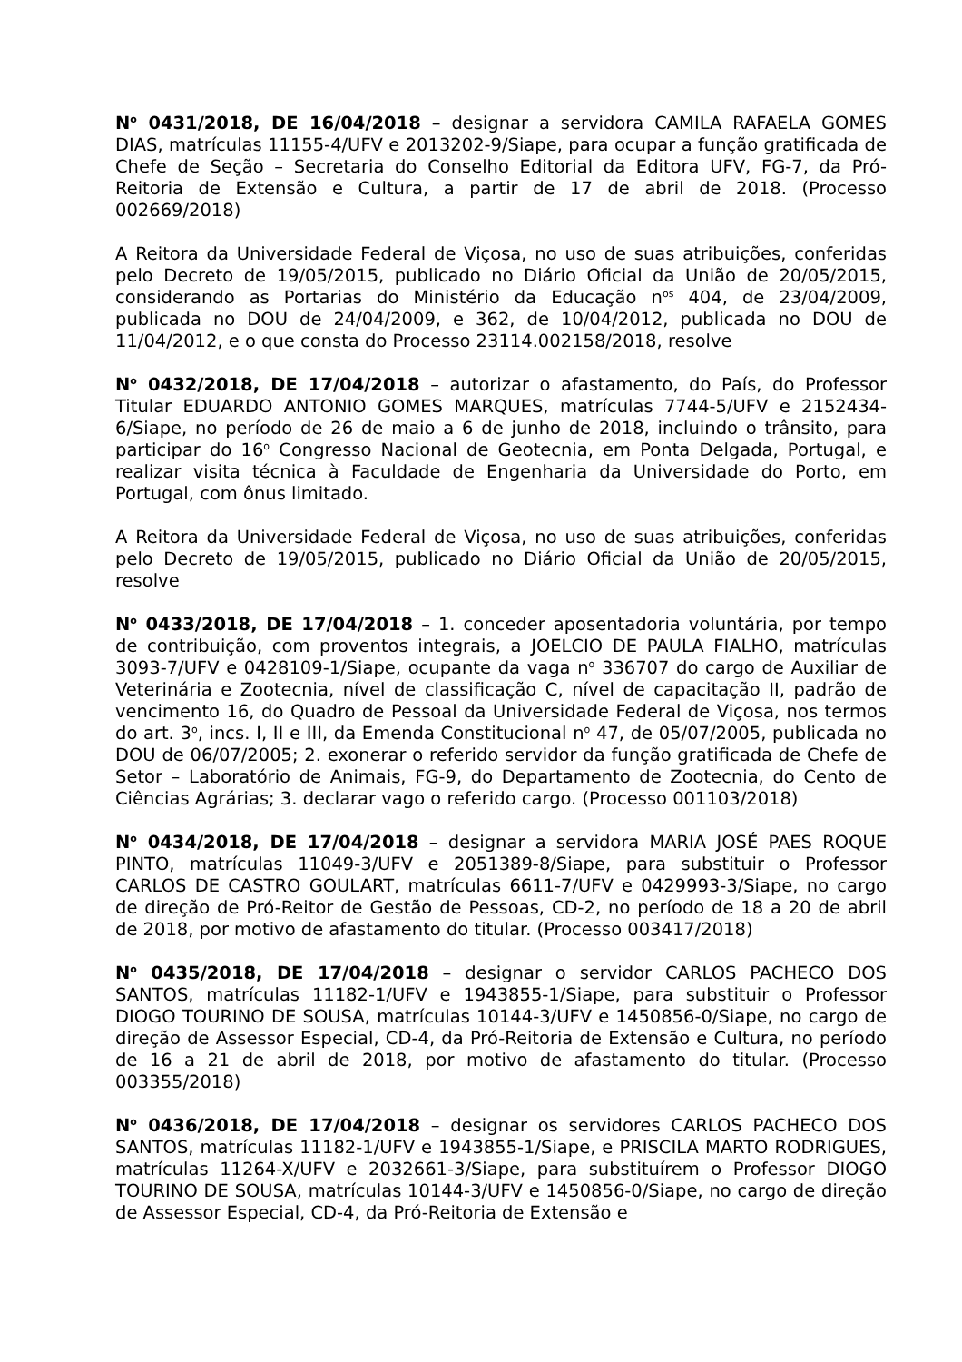N<sup>o</sup> 0431/2018, DE 16/04/2018 – designar a servidora CAMILA RAFAELA GOMES DIAS, matrículas 11155-4/UFV e 2013202-9/Siape, para ocupar a função gratificada de Chefe de Seção – Secretaria do Conselho Editorial da Editora UFV, FG-7, da Pró-Reitoria de Extensão e Cultura, a partir de 17 de abril de 2018. (Processo 002669/2018)
A Reitora da Universidade Federal de Viçosa, no uso de suas atribuições, conferidas pelo Decreto de 19/05/2015, publicado no Diário Oficial da União de 20/05/2015, considerando as Portarias do Ministério da Educação n<sup>os</sup> 404, de 23/04/2009, publicada no DOU de 24/04/2009, e 362, de 10/04/2012, publicada no DOU de 11/04/2012, e o que consta do Processo 23114.002158/2018, resolve
N<sup>o</sup> 0432/2018, DE 17/04/2018 – autorizar o afastamento, do País, do Professor Titular EDUARDO ANTONIO GOMES MARQUES, matrículas 7744-5/UFV e 2152434-6/Siape, no período de 26 de maio a 6 de junho de 2018, incluindo o trânsito, para participar do 16<sup>o</sup> Congresso Nacional de Geotecnia, em Ponta Delgada, Portugal, e realizar visita técnica à Faculdade de Engenharia da Universidade do Porto, em Portugal, com ônus limitado.
A Reitora da Universidade Federal de Viçosa, no uso de suas atribuições, conferidas pelo Decreto de 19/05/2015, publicado no Diário Oficial da União de 20/05/2015, resolve
N<sup>o</sup> 0433/2018, DE 17/04/2018 – 1. conceder aposentadoria voluntária, por tempo de contribuição, com proventos integrais, a JOELCIO DE PAULA FIALHO, matrículas 3093-7/UFV e 0428109-1/Siape, ocupante da vaga n<sup>o</sup> 336707 do cargo de Auxiliar de Veterinária e Zootecnia, nível de classificação C, nível de capacitação II, padrão de vencimento 16, do Quadro de Pessoal da Universidade Federal de Viçosa, nos termos do art. 3<sup>o</sup>, incs. I, II e III, da Emenda Constitucional n<sup>o</sup> 47, de 05/07/2005, publicada no DOU de 06/07/2005; 2. exonerar o referido servidor da função gratificada de Chefe de Setor – Laboratório de Animais, FG-9, do Departamento de Zootecnia, do Cento de Ciências Agrárias; 3. declarar vago o referido cargo. (Processo 001103/2018)
N<sup>o</sup> 0434/2018, DE 17/04/2018 – designar a servidora MARIA JOSÉ PAES ROQUE PINTO, matrículas 11049-3/UFV e 2051389-8/Siape, para substituir o Professor CARLOS DE CASTRO GOULART, matrículas 6611-7/UFV e 0429993-3/Siape, no cargo de direção de Pró-Reitor de Gestão de Pessoas, CD-2, no período de 18 a 20 de abril de 2018, por motivo de afastamento do titular. (Processo 003417/2018)
N<sup>o</sup> 0435/2018, DE 17/04/2018 – designar o servidor CARLOS PACHECO DOS SANTOS, matrículas 11182-1/UFV e 1943855-1/Siape, para substituir o Professor DIOGO TOURINO DE SOUSA, matrículas 10144-3/UFV e 1450856-0/Siape, no cargo de direção de Assessor Especial, CD-4, da Pró-Reitoria de Extensão e Cultura, no período de 16 a 21 de abril de 2018, por motivo de afastamento do titular. (Processo 003355/2018)
N<sup>o</sup> 0436/2018, DE 17/04/2018 – designar os servidores CARLOS PACHECO DOS SANTOS, matrículas 11182-1/UFV e 1943855-1/Siape, e PRISCILA MARTO RODRIGUES, matrículas 11264-X/UFV e 2032661-3/Siape, para substituírem o Professor DIOGO TOURINO DE SOUSA, matrículas 10144-3/UFV e 1450856-0/Siape, no cargo de direção de Assessor Especial, CD-4, da Pró-Reitoria de Extensão e